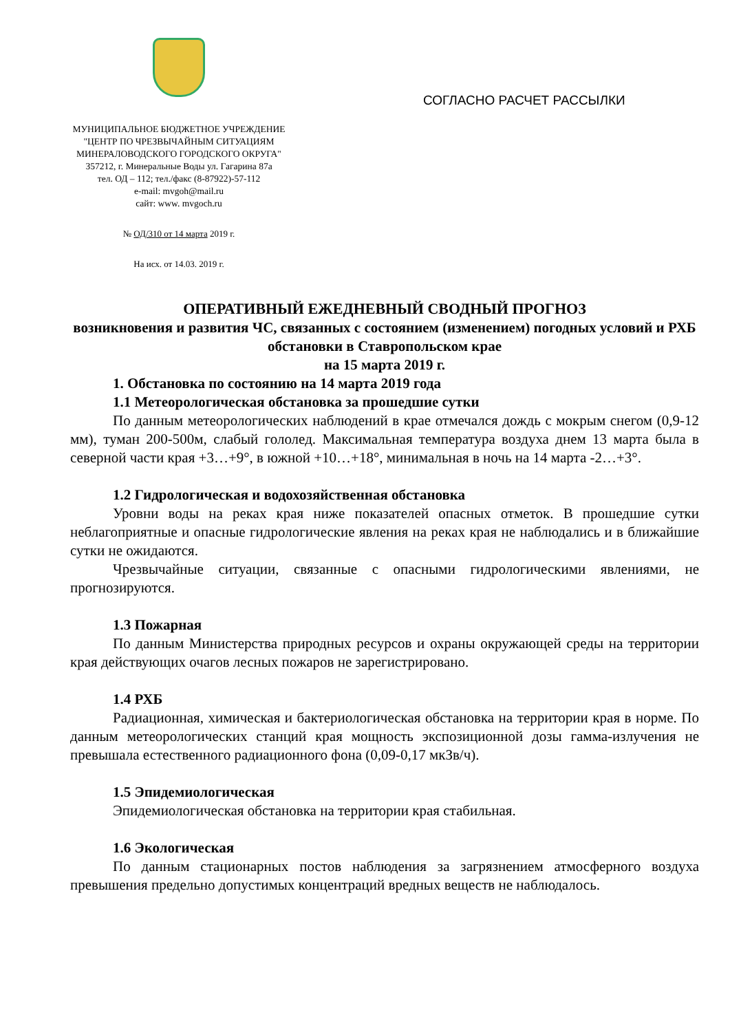МУНИЦИПАЛЬНОЕ БЮДЖЕТНОЕ УЧРЕЖДЕНИЕ
"ЦЕНТР ПО ЧРЕЗВЫЧАЙНЫМ СИТУАЦИЯМ
МИНЕРАЛОВОДСКОГО ГОРОДСКОГО ОКРУГА"
357212, г. Минеральные Воды ул. Гагарина 87а
тел. ОД – 112; тел./факс (8-87922)-57-112
e-mail: mvgoh@mail.ru
сайт: www. mvgoch.ru
№ ОД/310 от 14 марта 2019 г.
На исх. от 14.03. 2019 г.
СОГЛАСНО РАСЧЕТ РАССЫЛКИ
ОПЕРАТИВНЫЙ ЕЖЕДНЕВНЫЙ СВОДНЫЙ ПРОГНОЗ
возникновения и развития ЧС, связанных с состоянием (изменением) погодных условий и РХБ обстановки в Ставропольском крае
на 15 марта 2019 г.
1. Обстановка по состоянию на 14 марта 2019 года
1.1 Метеорологическая обстановка за прошедшие сутки
По данным метеорологических наблюдений в крае отмечался дождь с мокрым снегом (0,9-12 мм), туман 200-500м, слабый гололед. Максимальная температура воздуха днем 13 марта была в северной части края +3…+9°, в южной +10…+18°, минимальная в ночь на 14 марта -2…+3°.
1.2 Гидрологическая и водохозяйственная обстановка
Уровни воды на реках края ниже показателей опасных отметок. В прошедшие сутки неблагоприятные и опасные гидрологические явления на реках края не наблюдались и в ближайшие сутки не ожидаются.
Чрезвычайные ситуации, связанные с опасными гидрологическими явлениями, не прогнозируются.
1.3 Пожарная
По данным Министерства природных ресурсов и охраны окружающей среды на территории края действующих очагов лесных пожаров не зарегистрировано.
1.4 РХБ
Радиационная, химическая и бактериологическая обстановка на территории края в норме. По данным метеорологических станций края мощность экспозиционной дозы гамма-излучения не превышала естественного радиационного фона (0,09-0,17 мкЗв/ч).
1.5 Эпидемиологическая
Эпидемиологическая обстановка на территории края стабильная.
1.6 Экологическая
По данным стационарных постов наблюдения за загрязнением атмосферного воздуха превышения предельно допустимых концентраций вредных веществ не наблюдалось.